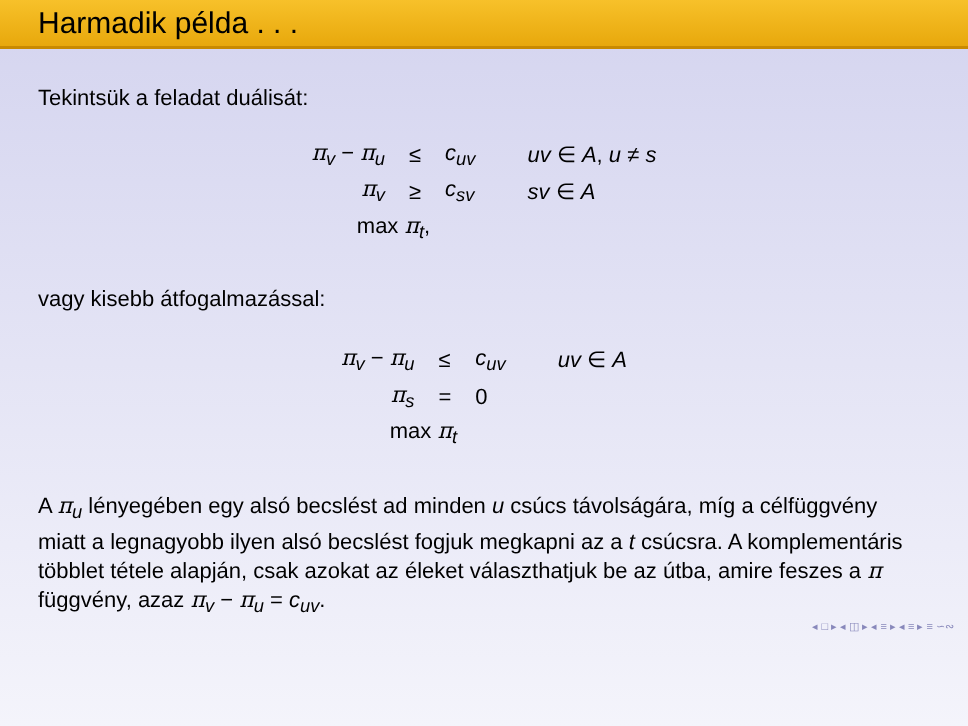Harmadik példa . . .
Tekintsük a feladat duálisát:
| π<sub>v</sub> − π<sub>u</sub> | ≤ | c<sub>uv</sub> | uv ∈ A , u ≠ s |
| π<sub>v</sub> | ≥ | c<sub>sv</sub> | sv ∈ A |
| max π<sub>t</sub>, | | | |
vagy kisebb átfogalmazással:
| π<sub>v</sub> − π<sub>u</sub> | ≤ | c<sub>uv</sub> | uv ∈ A |
| π<sub>s</sub> | = | 0 | |
| max π<sub>t</sub> | | | |
A π<sub>u</sub> lényegében egy alsó becslést ad minden u csúcs távolságára, míg a célfüggvény miatt a legnagyobb ilyen alsó becslést fogjuk megkapni az a t csúcsra. A komplementáris többlet tétele alapján, csak azokat az éleket választhatjuk be az útba, amire feszes a π függvény, azaz π<sub>v</sub> − π<sub>u</sub> = c<sub>uv</sub>.
◂ □ ▸ ◂ ◫ ▸ ◂ ≡ ▸ ◂ ≡ ▸ ≡ ∽∾